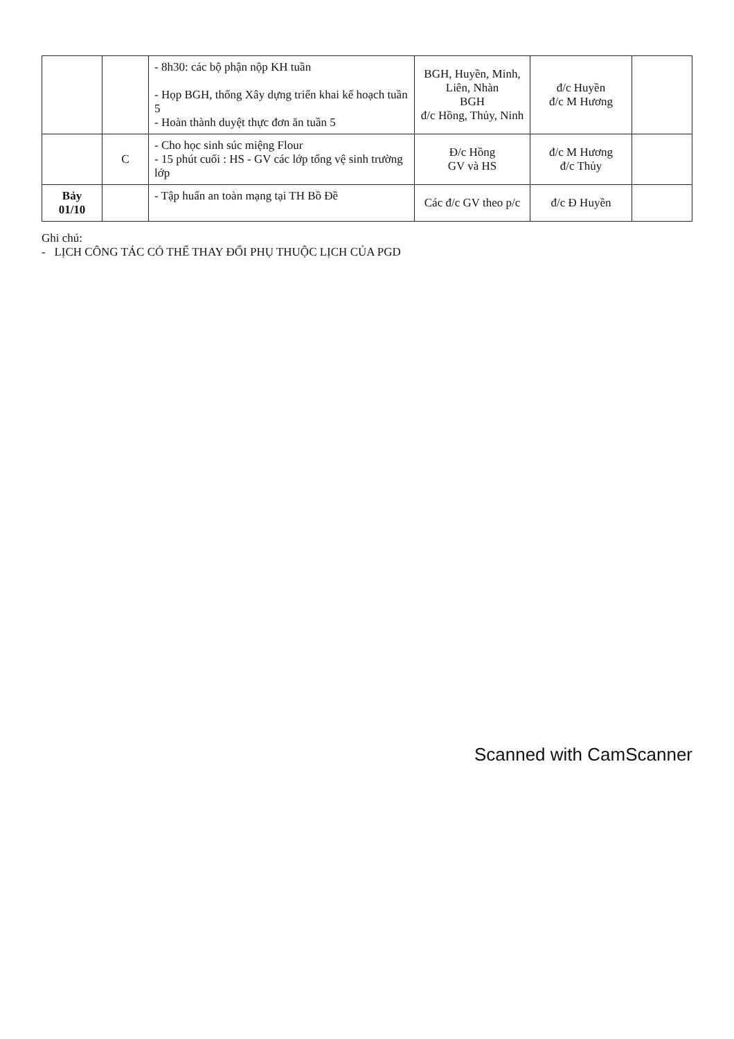| | | - 8h30: các bộ phận nộp KH tuần - Họp BGH, thống Xây dựng triển khai kế hoạch tuần 5 - Hoàn thành duyệt thực đơn ăn tuần 5 | BGH, Huyền, Minh, Liên, Nhàn BGH đ/c Hồng, Thủy, Ninh | đ/c Huyền đ/c M Hương | |
| | C | - Cho học sinh súc miệng Flour - 15 phút cuối : HS - GV các lớp tổng vệ sinh trường lớp | Đ/c Hồng GV và HS | đ/c M Hương đ/c Thủy | |
| Bảy 01/10 | | - Tập huấn an toàn mạng tại TH Bồ Đề | Các đ/c GV theo p/c | đ/c Đ Huyền | |
Ghi chú:
- LỊCH CÔNG TÁC CÓ THỂ THAY ĐỔI PHỤ THUỘC LỊCH CỦA PGD
Scanned with CamScanner